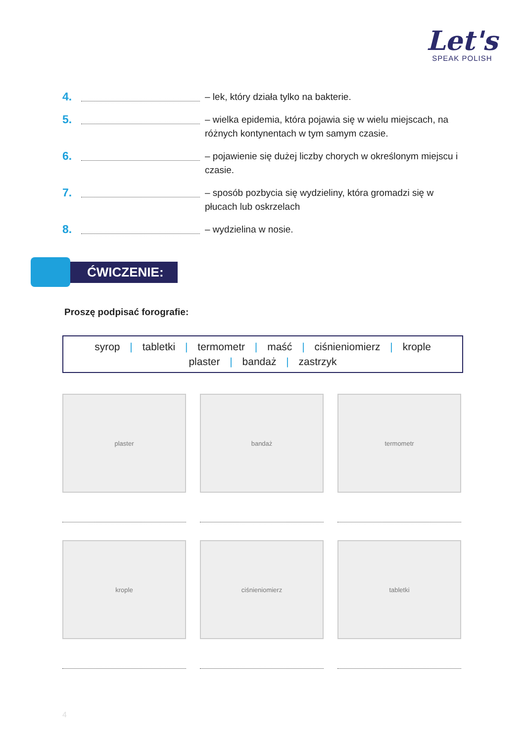Let's
SPEAK POLISH
4.
– lek, który działa tylko na bakterie.
5.
– wielka epidemia, która pojawia się w wielu miejscach, na różnych kontynentach w tym samym czasie.
6.
– pojawienie się dużej liczby chorych w określonym miejscu i czasie.
7.
– sposób pozbycia się wydzieliny, która gromadzi się w płucach lub oskrzelach
8.
– wydzielina w nosie.
ĆWICZENIE:
Proszę podpisać forografie:
syrop | tabletki | termometr | maść | ciśnieniomierz | krople
plaster | bandaż | zastrzyk
plaster
bandaż
termometr
krople
ciśnieniomierz
tabletki
4